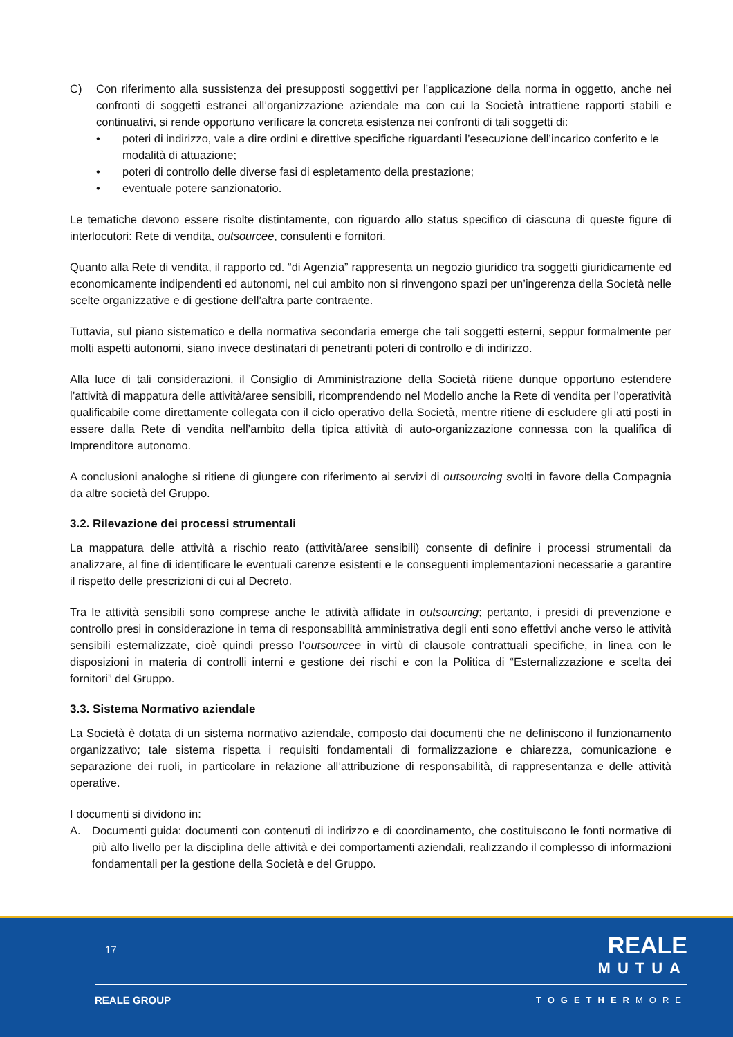C) Con riferimento alla sussistenza dei presupposti soggettivi per l’applicazione della norma in oggetto, anche nei confronti di soggetti estranei all’organizzazione aziendale ma con cui la Società intrattiene rapporti stabili e continuativi, si rende opportuno verificare la concreta esistenza nei confronti di tali soggetti di:
• poteri di indirizzo, vale a dire ordini e direttive specifiche riguardanti l’esecuzione dell’incarico conferito e le modalità di attuazione;
• poteri di controllo delle diverse fasi di espletamento della prestazione;
• eventuale potere sanzionatorio.
Le tematiche devono essere risolte distintamente, con riguardo allo status specifico di ciascuna di queste figure di interlocutori: Rete di vendita, outsourcee, consulenti e fornitori.
Quanto alla Rete di vendita, il rapporto cd. “di Agenzia” rappresenta un negozio giuridico tra soggetti giuridicamente ed economicamente indipendenti ed autonomi, nel cui ambito non si rinvengono spazi per un’ingerenza della Società nelle scelte organizzative e di gestione dell’altra parte contraente.
Tuttavia, sul piano sistematico e della normativa secondaria emerge che tali soggetti esterni, seppur formalmente per molti aspetti autonomi, siano invece destinatari di penetranti poteri di controllo e di indirizzo.
Alla luce di tali considerazioni, il Consiglio di Amministrazione della Società ritiene dunque opportuno estendere l’attività di mappatura delle attività/aree sensibili, ricomprendendo nel Modello anche la Rete di vendita per l’operatività qualificabile come direttamente collegata con il ciclo operativo della Società, mentre ritiene di escludere gli atti posti in essere dalla Rete di vendita nell’ambito della tipica attività di auto-organizzazione connessa con la qualifica di Imprenditore autonomo.
A conclusioni analoghe si ritiene di giungere con riferimento ai servizi di outsourcing svolti in favore della Compagnia da altre società del Gruppo.
3.2. Rilevazione dei processi strumentali
La mappatura delle attività a rischio reato (attività/aree sensibili) consente di definire i processi strumentali da analizzare, al fine di identificare le eventuali carenze esistenti e le conseguenti implementazioni necessarie a garantire il rispetto delle prescrizioni di cui al Decreto.
Tra le attività sensibili sono comprese anche le attività affidate in outsourcing; pertanto, i presidi di prevenzione e controllo presi in considerazione in tema di responsabilità amministrativa degli enti sono effettivi anche verso le attività sensibili esternalizzate, cioè quindi presso l’outsourcee in virtù di clausole contrattuali specifiche, in linea con le disposizioni in materia di controlli interni e gestione dei rischi e con la Politica di “Esternalizzazione e scelta dei fornitori” del Gruppo.
3.3. Sistema Normativo aziendale
La Società è dotata di un sistema normativo aziendale, composto dai documenti che ne definiscono il funzionamento organizzativo; tale sistema rispetta i requisiti fondamentali di formalizzazione e chiarezza, comunicazione e separazione dei ruoli, in particolare in relazione all’attribuzione di responsabilità, di rappresentanza e delle attività operative.
I documenti si dividono in:
A. Documenti guida: documenti con contenuti di indirizzo e di coordinamento, che costituiscono le fonti normative di più alto livello per la disciplina delle attività e dei comportamenti aziendali, realizzando il complesso di informazioni fondamentali per la gestione della Società e del Gruppo.
17 REALE
MUTUA
REALE GROUP TOGETHERMORE